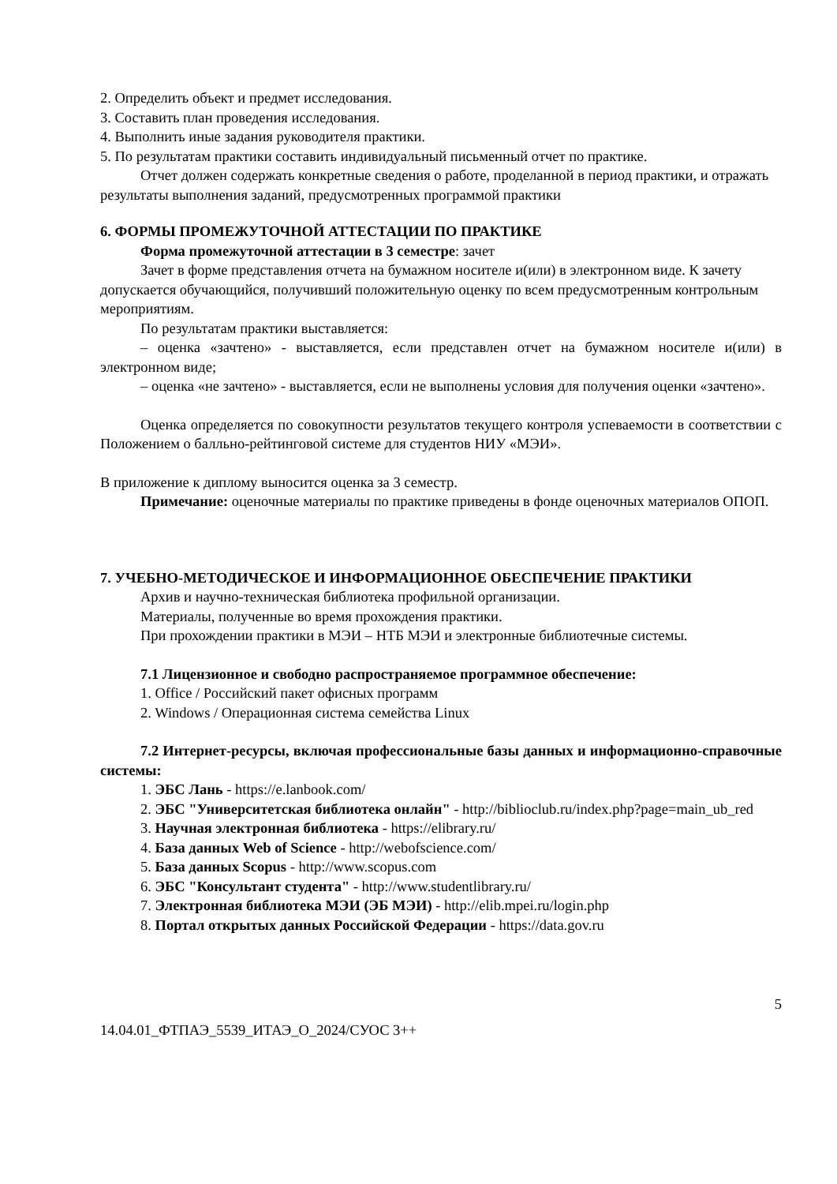2. Определить объект и предмет исследования.
3. Составить план проведения исследования.
4. Выполнить иные задания руководителя практики.
5. По результатам практики составить индивидуальный письменный отчет по практике.
Отчет должен содержать конкретные сведения о работе, проделанной в период практики, и отражать результаты выполнения заданий, предусмотренных программой практики
6. ФОРМЫ ПРОМЕЖУТОЧНОЙ АТТЕСТАЦИИ ПО ПРАКТИКЕ
Форма промежуточной аттестации в 3 семестре: зачет
Зачет в форме представления отчета на бумажном носителе и(или) в электронном виде. К зачету допускается обучающийся, получивший положительную оценку по всем предусмотренным контрольным мероприятиям.
По результатам практики выставляется:
– оценка «зачтено» - выставляется, если представлен отчет на бумажном носителе и(или) в электронном виде;
– оценка «не зачтено» - выставляется, если не выполнены условия для получения оценки «зачтено».
Оценка определяется по совокупности результатов текущего контроля успеваемости в соответствии с Положением о балльно-рейтинговой системе для студентов НИУ «МЭИ».
В приложение к диплому выносится оценка за 3 семестр.
Примечание: оценочные материалы по практике приведены в фонде оценочных материалов ОПОП.
7. УЧЕБНО-МЕТОДИЧЕСКОЕ И ИНФОРМАЦИОННОЕ ОБЕСПЕЧЕНИЕ ПРАКТИКИ
Архив и научно-техническая библиотека профильной организации.
Материалы, полученные во время прохождения практики.
При прохождении практики в МЭИ – НТБ МЭИ и электронные библиотечные системы.
7.1 Лицензионное и свободно распространяемое программное обеспечение:
1. Office / Российский пакет офисных программ
2. Windows / Операционная система семейства Linux
7.2 Интернет-ресурсы, включая профессиональные базы данных и информационно-справочные системы:
1. ЭБС Лань - https://e.lanbook.com/
2. ЭБС "Университетская библиотека онлайн" - http://biblioclub.ru/index.php?page=main_ub_red
3. Научная электронная библиотека - https://elibrary.ru/
4. База данных Web of Science - http://webofscience.com/
5. База данных Scopus - http://www.scopus.com
6. ЭБС "Консультант студента" - http://www.studentlibrary.ru/
7. Электронная библиотека МЭИ (ЭБ МЭИ) - http://elib.mpei.ru/login.php
8. Портал открытых данных Российской Федерации - https://data.gov.ru
5
14.04.01_ФТПАЭ_5539_ИТАЭ_О_2024/СУОС 3++